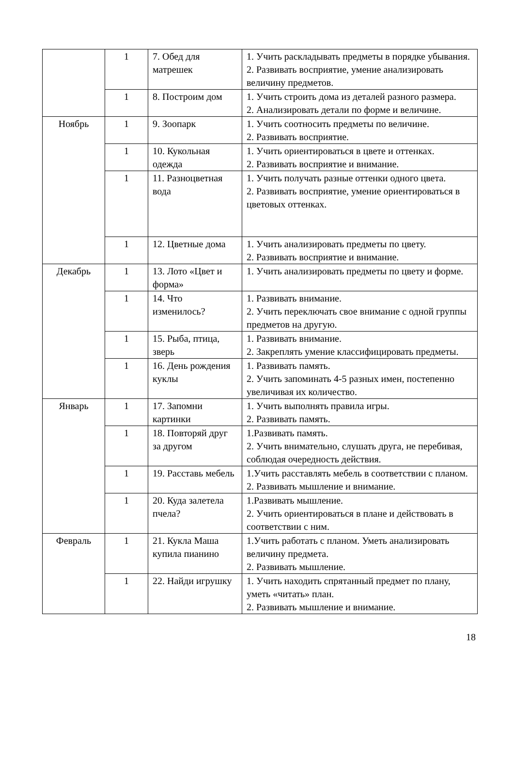| | 1 | 7. Обед для матрешек | 1. Учить раскладывать предметы в порядке убывания. 2. Развивать восприятие, умение анализировать величину предметов. |
| | 1 | 8. Построим дом | 1. Учить строить дома из деталей разного размера. 2. Анализировать детали по форме и величине. |
| Ноябрь | 1 | 9. Зоопарк | 1. Учить соотносить предметы по величине. 2. Развивать восприятие. |
| | 1 | 10. Кукольная одежда | 1. Учить ориентироваться в цвете и оттенках. 2. Развивать восприятие и внимание. |
| | 1 | 11. Разноцветная вода | 1. Учить получать разные оттенки одного цвета. 2. Развивать восприятие, умение ориентироваться в цветовых оттенках. |
| | 1 | 12. Цветные дома | 1. Учить анализировать предметы по цвету. 2. Развивать восприятие и внимание. |
| Декабрь | 1 | 13. Лото «Цвет и форма» | 1. Учить анализировать предметы по цвету и форме. |
| | 1 | 14. Что изменилось? | 1. Развивать внимание. 2. Учить переключать свое внимание с одной группы предметов на другую. |
| | 1 | 15. Рыба, птица, зверь | 1. Развивать внимание. 2. Закреплять умение классифицировать предметы. |
| | 1 | 16. День рождения куклы | 1. Развивать память. 2. Учить запоминать 4-5 разных имен, постепенно увеличивая их количество. |
| Январь | 1 | 17. Запомни картинки | 1. Учить выполнять правила игры. 2. Развивать память. |
| | 1 | 18. Повторяй друг за другом | 1.Развивать память. 2. Учить внимательно, слушать друга, не перебивая, соблюдая очередность действия. |
| | 1 | 19. Расставь мебель | 1.Учить расставлять мебель в соответствии с планом. 2. Развивать мышление и внимание. |
| | 1 | 20. Куда залетела пчела? | 1.Развивать мышление. 2. Учить ориентироваться в плане и действовать в соответствии с ним. |
| Февраль | 1 | 21. Кукла Маша купила пианино | 1.Учить работать с планом. Уметь анализировать величину предмета. 2. Развивать мышление. |
| | 1 | 22. Найди игрушку | 1. Учить находить спрятанный предмет по плану, уметь «читать» план. 2. Развивать мышление и внимание. |
18